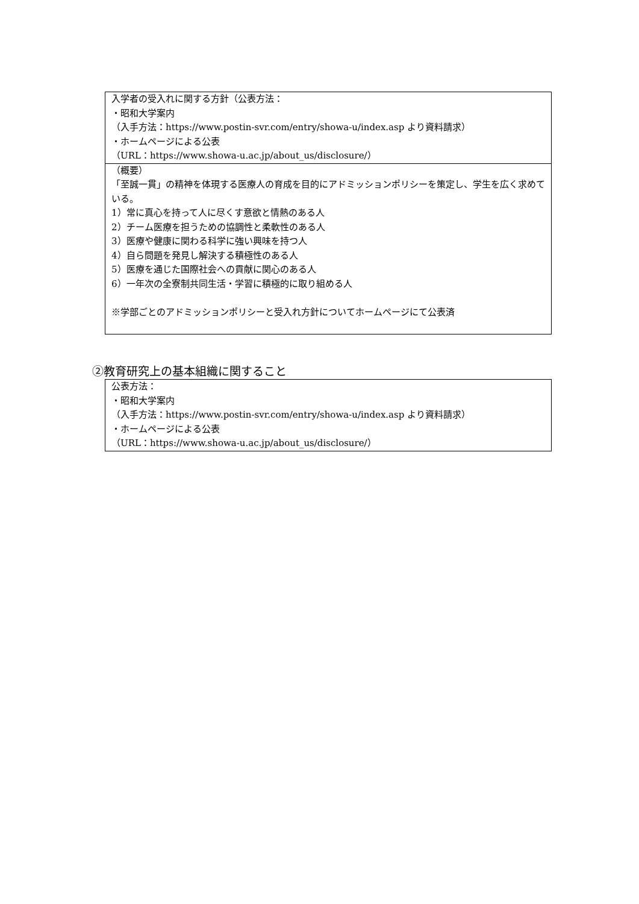| 入学者の受入れに関する方針（公表方法： ・昭和大学案内 （入手方法：https://www.postin-svr.com/entry/showa-u/index.asp より資料請求） ・ホームページによる公表 （URL：https://www.showa-u.ac.jp/about_us/disclosure/） |
| （概要） 「至誠一貫」の精神を体現する医療人の育成を目的にアドミッションポリシーを策定し、学生を広く求めている。 1）常に真心を持って人に尽くす意欲と情熱のある人 2）チーム医療を担うための協調性と柔軟性のある人 3）医療や健康に関わる科学に強い興味を持つ人 4）自ら問題を発見し解決する積極性のある人 5）医療を通じた国際社会への貢献に関心のある人 6）一年次の全寮制共同生活・学習に積極的に取り組める人 ※学部ごとのアドミッションポリシーと受入れ方針についてホームページにて公表済 |
②教育研究上の基本組織に関すること
| 公表方法： ・昭和大学案内 （入手方法：https://www.postin-svr.com/entry/showa-u/index.asp より資料請求） ・ホームページによる公表 （URL：https://www.showa-u.ac.jp/about_us/disclosure/） |